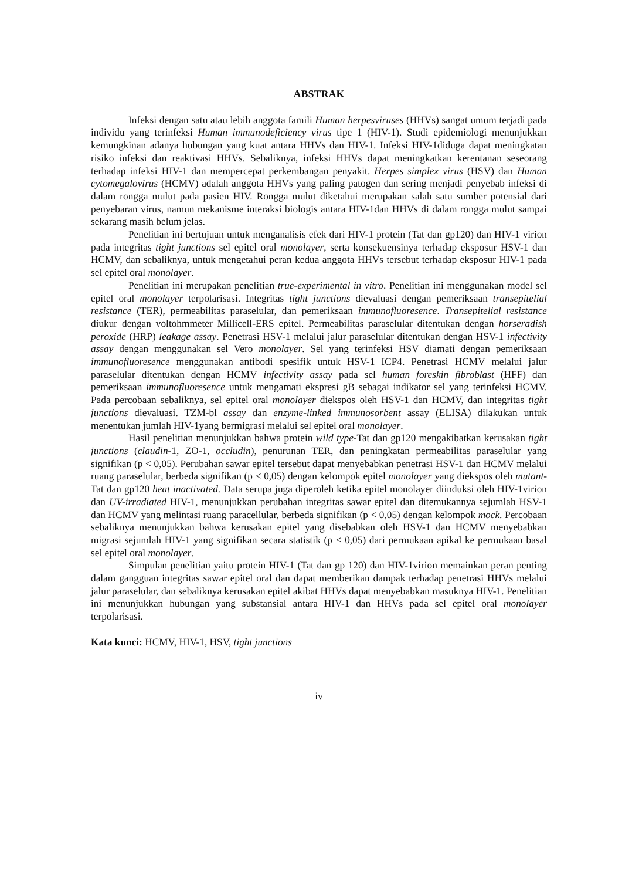ABSTRAK
Infeksi dengan satu atau lebih anggota famili Human herpesviruses (HHVs) sangat umum terjadi pada individu yang terinfeksi Human immunodeficiency virus tipe 1 (HIV-1). Studi epidemiologi menunjukkan kemungkinan adanya hubungan yang kuat antara HHVs dan HIV-1. Infeksi HIV-1diduga dapat meningkatan risiko infeksi dan reaktivasi HHVs. Sebaliknya, infeksi HHVs dapat meningkatkan kerentanan seseorang terhadap infeksi HIV-1 dan mempercepat perkembangan penyakit. Herpes simplex virus (HSV) dan Human cytomegalovirus (HCMV) adalah anggota HHVs yang paling patogen dan sering menjadi penyebab infeksi di dalam rongga mulut pada pasien HIV. Rongga mulut diketahui merupakan salah satu sumber potensial dari penyebaran virus, namun mekanisme interaksi biologis antara HIV-1dan HHVs di dalam rongga mulut sampai sekarang masih belum jelas.
Penelitian ini bertujuan untuk menganalisis efek dari HIV-1 protein (Tat dan gp120) dan HIV-1 virion pada integritas tight junctions sel epitel oral monolayer, serta konsekuensinya terhadap eksposur HSV-1 dan HCMV, dan sebaliknya, untuk mengetahui peran kedua anggota HHVs tersebut terhadap eksposur HIV-1 pada sel epitel oral monolayer.
Penelitian ini merupakan penelitian true-experimental in vitro. Penelitian ini menggunakan model sel epitel oral monolayer terpolarisasi. Integritas tight junctions dievaluasi dengan pemeriksaan transepitelial resistance (TER), permeabilitas paraselular, dan pemeriksaan immunofluoresence. Transepitelial resistance diukur dengan voltohmmeter Millicell-ERS epitel. Permeabilitas paraselular ditentukan dengan horseradish peroxide (HRP) leakage assay. Penetrasi HSV-1 melalui jalur paraselular ditentukan dengan HSV-1 infectivity assay dengan menggunakan sel Vero monolayer. Sel yang terinfeksi HSV diamati dengan pemeriksaan immunofluoresence menggunakan antibodi spesifik untuk HSV-1 ICP4. Penetrasi HCMV melalui jalur paraselular ditentukan dengan HCMV infectivity assay pada sel human foreskin fibroblast (HFF) dan pemeriksaan immunofluoresence untuk mengamati ekspresi gB sebagai indikator sel yang terinfeksi HCMV. Pada percobaan sebaliknya, sel epitel oral monolayer diekspos oleh HSV-1 dan HCMV, dan integritas tight junctions dievaluasi. TZM-bl assay dan enzyme-linked immunosorbent assay (ELISA) dilakukan untuk menentukan jumlah HIV-1yang bermigrasi melalui sel epitel oral monolayer.
Hasil penelitian menunjukkan bahwa protein wild type-Tat dan gp120 mengakibatkan kerusakan tight junctions (claudin-1, ZO-1, occludin), penurunan TER, dan peningkatan permeabilitas paraselular yang signifikan (p < 0,05). Perubahan sawar epitel tersebut dapat menyebabkan penetrasi HSV-1 dan HCMV melalui ruang paraselular, berbeda signifikan (p < 0,05) dengan kelompok epitel monolayer yang diekspos oleh mutant-Tat dan gp120 heat inactivated. Data serupa juga diperoleh ketika epitel monolayer diinduksi oleh HIV-1virion dan UV-irradiated HIV-1, menunjukkan perubahan integritas sawar epitel dan ditemukannya sejumlah HSV-1 dan HCMV yang melintasi ruang paracellular, berbeda signifikan (p < 0,05) dengan kelompok mock. Percobaan sebaliknya menunjukkan bahwa kerusakan epitel yang disebabkan oleh HSV-1 dan HCMV menyebabkan migrasi sejumlah HIV-1 yang signifikan secara statistik (p < 0,05) dari permukaan apikal ke permukaan basal sel epitel oral monolayer.
Simpulan penelitian yaitu protein HIV-1 (Tat dan gp 120) dan HIV-1virion memainkan peran penting dalam gangguan integritas sawar epitel oral dan dapat memberikan dampak terhadap penetrasi HHVs melalui jalur paraselular, dan sebaliknya kerusakan epitel akibat HHVs dapat menyebabkan masuknya HIV-1. Penelitian ini menunjukkan hubungan yang substansial antara HIV-1 dan HHVs pada sel epitel oral monolayer terpolarisasi.
Kata kunci: HCMV, HIV-1, HSV, tight junctions
iv